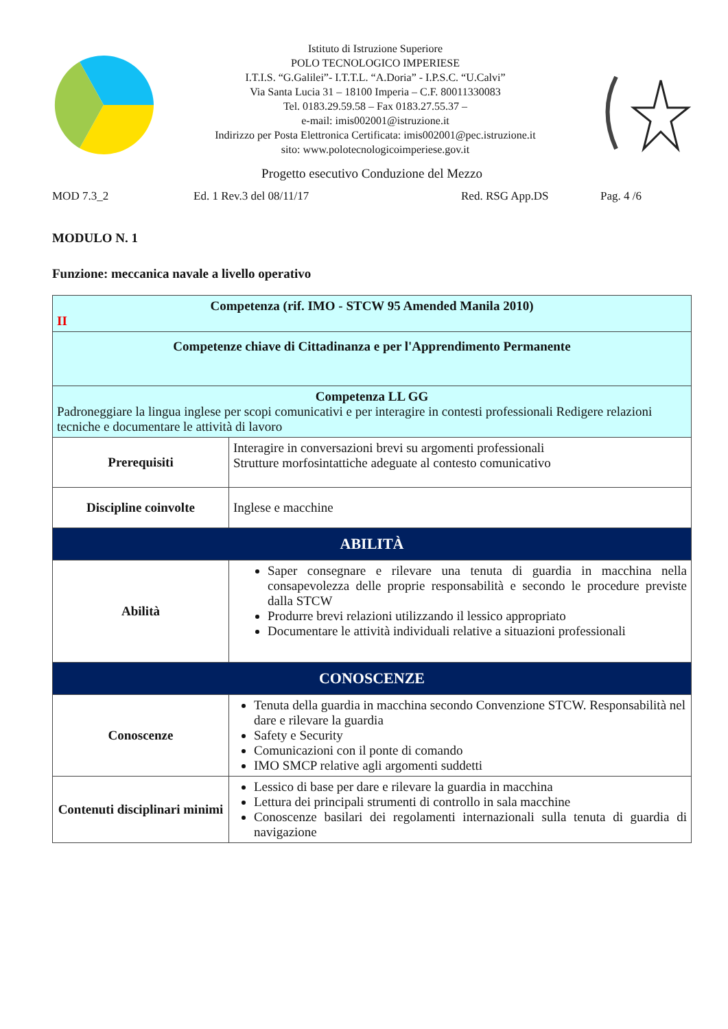Istituto di Istruzione Superiore
POLO TECNOLOGICO IMPERIESE
I.T.I.S. “G.Galilei”- I.T.T.L. “A.Doria” - I.P.S.C. “U.Calvi”
Via Santa Lucia 31 – 18100 Imperia – C.F. 80011330083
Tel. 0183.29.59.58 – Fax 0183.27.55.37 –
e-mail: imis002001@istruzione.it
Indirizzo per Posta Elettronica Certificata: imis002001@pec.istruzione.it
sito: www.polotecnologicoimperiese.gov.it
Progetto esecutivo Conduzione del Mezzo
MOD 7.3_2 Ed. 1 Rev.3 del 08/11/17 Red. RSG App.DS Pag. 4 /6
MODULO N. 1
Funzione: meccanica navale a livello operativo
| Competenza (rif. IMO - STCW 95 Amended Manila 2010) II | |
| Competenze chiave di Cittadinanza e per l'Apprendimento Permanente | |
| Competenza LL GG Padroneggiare la lingua inglese per scopi comunicativi e per interagire in contesti professionali Redigere relazioni tecniche e documentare le attività di lavoro | |
| Prerequisiti | Interagire in conversazioni brevi su argomenti professionali Strutture morfosintattiche adeguate al contesto comunicativo |
| Discipline coinvolte | Inglese e macchine |
| ABILITÀ | |
| Abilità | Saper consegnare e rilevare una tenuta di guardia in macchina nella consapevolezza delle proprie responsabilità e secondo le procedure previste dalla STCW Produrre brevi relazioni utilizzando il lessico appropriato Documentare le attività individuali relative a situazioni professionali |
| CONOSCENZE | |
| Conoscenze | Tenuta della guardia in macchina secondo Convenzione STCW. Responsabilità nel dare e rilevare la guardia Safety e Security Comunicazioni con il ponte di comando IMO SMCP relative agli argomenti suddetti |
| Contenuti disciplinari minimi | Lessico di base per dare e rilevare la guardia in macchina Lettura dei principali strumenti di controllo in sala macchine Conoscenze basilari dei regolamenti internazionali sulla tenuta di guardia di navigazione |